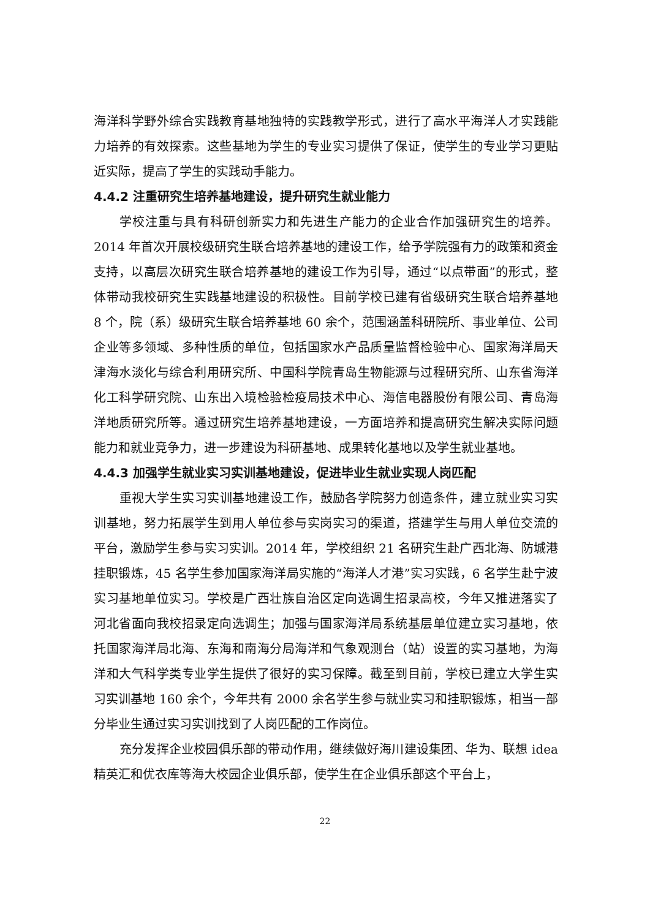海洋科学野外综合实践教育基地独特的实践教学形式，进行了高水平海洋人才实践能力培养的有效探索。这些基地为学生的专业实习提供了保证，使学生的专业学习更贴近实际，提高了学生的实践动手能力。
4.4.2 注重研究生培养基地建设，提升研究生就业能力
学校注重与具有科研创新实力和先进生产能力的企业合作加强研究生的培养。2014 年首次开展校级研究生联合培养基地的建设工作，给予学院强有力的政策和资金支持，以高层次研究生联合培养基地的建设工作为引导，通过“以点带面”的形式，整体带动我校研究生实践基地建设的积极性。目前学校已建有省级研究生联合培养基地 8 个，院（系）级研究生联合培养基地 60 余个，范围涵盖科研院所、事业单位、公司企业等多领域、多种性质的单位，包括国家水产品质量监督检验中心、国家海洋局天津海水淡化与综合利用研究所、中国科学院青岛生物能源与过程研究所、山东省海洋化工科学研究院、山东出入境检验检疫局技术中心、海信电器股份有限公司、青岛海洋地质研究所等。通过研究生培养基地建设，一方面培养和提高研究生解决实际问题能力和就业竞争力，进一步建设为科研基地、成果转化基地以及学生就业基地。
4.4.3 加强学生就业实习实训基地建设，促进毕业生就业实现人岗匹配
重视大学生实习实训基地建设工作，鼓励各学院努力创造条件，建立就业实习实训基地，努力拓展学生到用人单位参与实岗实习的渠道，搭建学生与用人单位交流的平台，激励学生参与实习实训。2014 年，学校组织 21 名研究生赴广西北海、防城港挂职锻炼，45 名学生参加国家海洋局实施的“海洋人才港”实习实践，6 名学生赴宁波实习基地单位实习。学校是广西壮族自治区定向选调生招录高校，今年又推进落实了河北省面向我校招录定向选调生；加强与国家海洋局系统基层单位建立实习基地，依托国家海洋局北海、东海和南海分局海洋和气象观测台（站）设置的实习基地，为海洋和大气科学类专业学生提供了很好的实习保障。截至到目前，学校已建立大学生实习实训基地 160 余个，今年共有 2000 余名学生参与就业实习和挂职锻炼，相当一部分毕业生通过实习实训找到了人岗匹配的工作岗位。
充分发挥企业校园俱乐部的带动作用，继续做好海川建设集团、华为、联想 idea 精英汇和优衣库等海大校园企业俱乐部，使学生在企业俱乐部这个平台上，
22